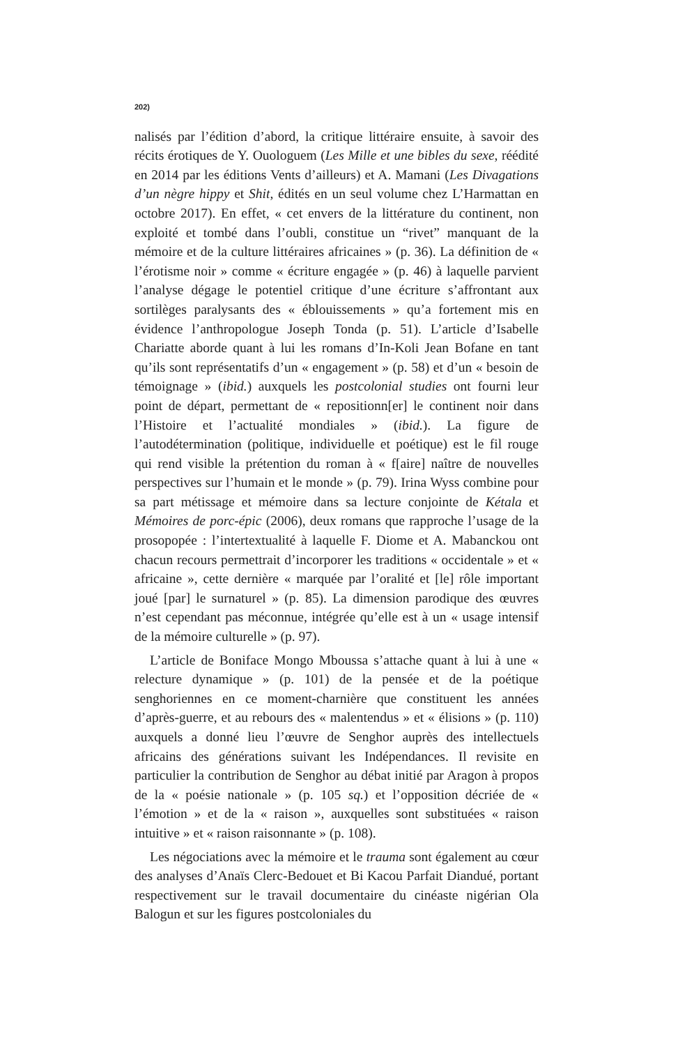202)
nalisés par l’édition d’abord, la critique littéraire ensuite, à savoir des récits érotiques de Y. Ouologuem (Les Mille et une bibles du sexe, réédité en 2014 par les éditions Vents d’ailleurs) et A. Mamani (Les Divagations d’un nègre hippy et Shit, édités en un seul volume chez L’Harmattan en octobre 2017). En effet, « cet envers de la littérature du continent, non exploité et tombé dans l’oubli, constitue un “rivet” manquant de la mémoire et de la culture littéraires africaines » (p. 36). La définition de « l’érotisme noir » comme « écriture engagée » (p. 46) à laquelle parvient l’analyse dégage le potentiel critique d’une écriture s’affrontant aux sortilèges paralysants des « éblouissements » qu’a fortement mis en évidence l’anthropologue Joseph Tonda (p. 51). L’article d’Isabelle Chariatte aborde quant à lui les romans d’In-Koli Jean Bofane en tant qu’ils sont représentatifs d’un « engagement » (p. 58) et d’un « besoin de témoignage » (ibid.) auxquels les postcolonial studies ont fourni leur point de départ, permettant de « repositionn[er] le continent noir dans l’Histoire et l’actualité mondiales » (ibid.). La figure de l’autodétermination (politique, individuelle et poétique) est le fil rouge qui rend visible la prétention du roman à « f[aire] naître de nouvelles perspectives sur l’humain et le monde » (p. 79). Irina Wyss combine pour sa part métissage et mémoire dans sa lecture conjointe de Kétala et Mémoires de porc-épic (2006), deux romans que rapproche l’usage de la prosopopée : l’intertextualité à laquelle F. Diome et A. Mabanckou ont chacun recours permettrait d’incorporer les traditions « occidentale » et « africaine », cette dernière « marquée par l’oralité et [le] rôle important joué [par] le surnaturel » (p. 85). La dimension parodique des œuvres n’est cependant pas méconnue, intégrée qu’elle est à un « usage intensif de la mémoire culturelle » (p. 97).
L’article de Boniface Mongo Mboussa s’attache quant à lui à une « relecture dynamique » (p. 101) de la pensée et de la poétique senghoriennes en ce moment-charnière que constituent les années d’après-guerre, et au rebours des « malentendus » et « élisions » (p. 110) auxquels a donné lieu l’œuvre de Senghor auprès des intellectuels africains des générations suivant les Indépendances. Il revisite en particulier la contribution de Senghor au débat initié par Aragon à propos de la « poésie nationale » (p. 105 sq.) et l’opposition décriée de « l’émotion » et de la « raison », auxquelles sont substituées « raison intuitive » et « raison raisonnante » (p. 108).
Les négociations avec la mémoire et le trauma sont également au cœur des analyses d’Anaïs Clerc-Bedouet et Bi Kacou Parfait Diandué, portant respectivement sur le travail documentaire du cinéaste nigérian Ola Balogun et sur les figures postcoloniales du